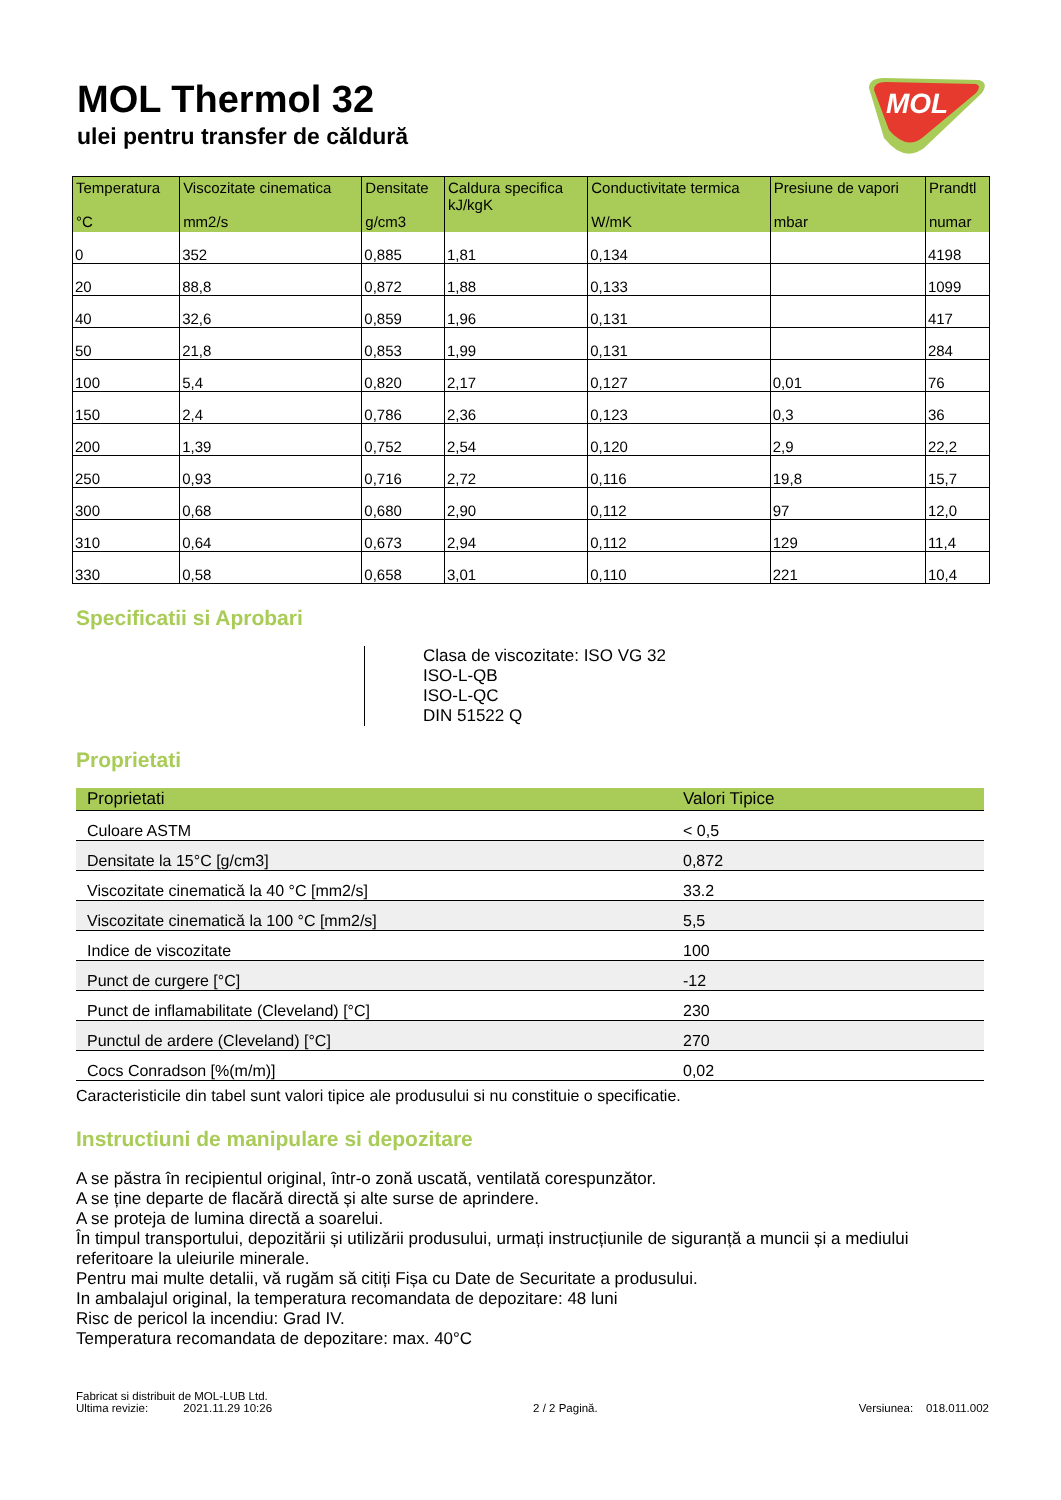MOL Thermol 32
ulei pentru transfer de căldură
MOL
| Temperatura °C | Viscozitate cinematica mm2/s | Densitate g/cm3 | Caldura specifica kJ/kgK | Conductivitate termica W/mK | Presiune de vapori mbar | Prandtl numar |
| --- | --- | --- | --- | --- | --- | --- |
| 0 | 352 | 0,885 | 1,81 | 0,134 | | 4198 |
| 20 | 88,8 | 0,872 | 1,88 | 0,133 | | 1099 |
| 40 | 32,6 | 0,859 | 1,96 | 0,131 | | 417 |
| 50 | 21,8 | 0,853 | 1,99 | 0,131 | | 284 |
| 100 | 5,4 | 0,820 | 2,17 | 0,127 | 0,01 | 76 |
| 150 | 2,4 | 0,786 | 2,36 | 0,123 | 0,3 | 36 |
| 200 | 1,39 | 0,752 | 2,54 | 0,120 | 2,9 | 22,2 |
| 250 | 0,93 | 0,716 | 2,72 | 0,116 | 19,8 | 15,7 |
| 300 | 0,68 | 0,680 | 2,90 | 0,112 | 97 | 12,0 |
| 310 | 0,64 | 0,673 | 2,94 | 0,112 | 129 | 11,4 |
| 330 | 0,58 | 0,658 | 3,01 | 0,110 | 221 | 10,4 |
Specificatii si Aprobari
Clasa de viscozitate: ISO VG 32
ISO-L-QB
ISO-L-QC
DIN 51522 Q
Proprietati
| Proprietati | Valori Tipice |
| --- | --- |
| Culoare ASTM | < 0,5 |
| Densitate la 15°C [g/cm3] | 0,872 |
| Viscozitate cinematică la 40 °C [mm2/s] | 33.2 |
| Viscozitate cinematică la 100 °C [mm2/s] | 5,5 |
| Indice de viscozitate | 100 |
| Punct de curgere [°C] | -12 |
| Punct de inflamabilitate (Cleveland) [°C] | 230 |
| Punctul de ardere (Cleveland) [°C] | 270 |
| Cocs Conradson [%(m/m)] | 0,02 |
Caracteristicile din tabel sunt valori tipice ale produsului si nu constituie o specificatie.
Instructiuni de manipulare si depozitare
A se păstra în recipientul original, într-o zonă uscată, ventilată corespunzător.
A se ține departe de flacără directă și alte surse de aprindere.
A se proteja de lumina directă a soarelui.
În timpul transportului, depozitării și utilizării produsului, urmați instrucțiunile de siguranță a muncii și a mediului referitoare la uleiurile minerale.
Pentru mai multe detalii, vă rugăm să citiți Fișa cu Date de Securitate a produsului.
In ambalajul original, la temperatura recomandata de depozitare: 48 luni
Risc de pericol la incendiu: Grad IV.
Temperatura recomandata de depozitare: max. 40°C
Fabricat si distribuit de MOL-LUB Ltd.
Ultima revizie: 2021.11.29 10:26 2 / 2 Pagină. Versiunea: 018.011.002